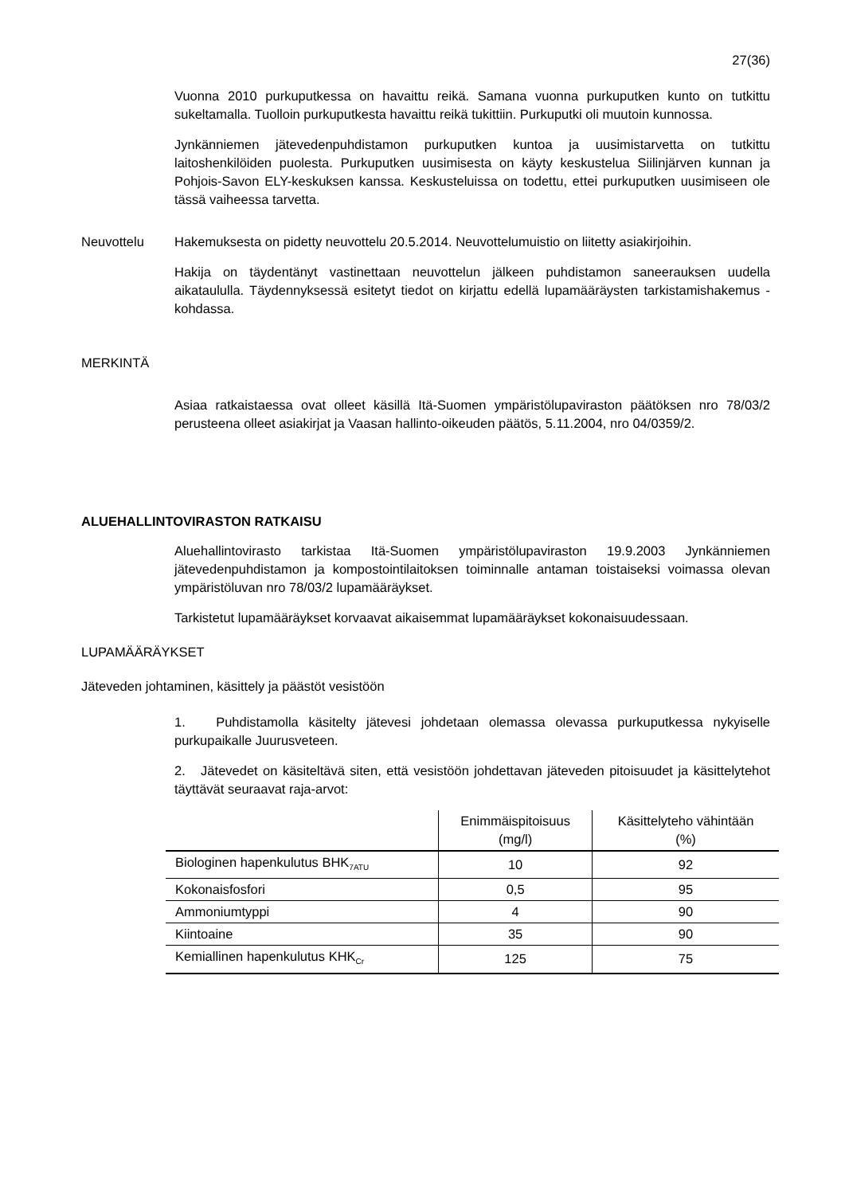27(36)
Vuonna 2010 purkuputkessa on havaittu reikä. Samana vuonna purkuputken kunto on tutkittu sukeltamalla. Tuolloin purkuputkesta havaittu reikä tukittiin. Purkuputki oli muutoin kunnossa.
Jynkänniemen jätevedenpuhdistamon purkuputken kuntoa ja uusimistarvetta on tutkittu laitoshenkilöiden puolesta. Purkuputken uusimisesta on käyty keskustelua Siilinjärven kunnan ja Pohjois-Savon ELY-keskuksen kanssa. Keskusteluissa on todettu, ettei purkuputken uusimiseen ole tässä vaiheessa tarvetta.
Neuvottelu Hakemuksesta on pidetty neuvottelu 20.5.2014. Neuvottelumuistio on liitetty asiakirjoihin.
Hakija on täydentänyt vastinettaan neuvottelun jälkeen puhdistamon saneerauksen uudella aikataululla. Täydennyksessä esitetyt tiedot on kirjattu edellä lupamääräysten tarkistamishakemus -kohdassa.
MERKINTÄ
Asiaa ratkaistaessa ovat olleet käsillä Itä-Suomen ympäristölupaviraston päätöksen nro 78/03/2 perusteena olleet asiakirjat ja Vaasan hallinto-oikeuden päätös, 5.11.2004, nro 04/0359/2.
ALUEHALLINTOVIRASTON RATKAISU
Aluehallintovirasto tarkistaa Itä-Suomen ympäristölupaviraston 19.9.2003 Jynkänniemen jätevedenpuhdistamon ja kompostointilaitoksen toiminnalle antaman toistaiseksi voimassa olevan ympäristöluvan nro 78/03/2 lupamääräykset.
Tarkistetut lupamääräykset korvaavat aikaisemmat lupamääräykset kokonaisuudessaan.
LUPAMÄÄRÄYKSET
Jäteveden johtaminen, käsittely ja päästöt vesistöön
1. Puhdistamolla käsitelty jätevesi johdetaan olemassa olevassa purkuputkessa nykyiselle purkupaikalle Juurusveteen.
2. Jätevedet on käsiteltävä siten, että vesistöön johdettavan jäteveden pitoisuudet ja käsittelytehot täyttävät seuraavat raja-arvot:
| | Enimmäispitoisuus (mg/l) | Käsittelyteho vähintään (%) |
| --- | --- | --- |
| Biologinen hapenkulutus BHK<sub>7ATU</sub> | 10 | 92 |
| Kokonaisfosfori | 0,5 | 95 |
| Ammoniumtyppi | 4 | 90 |
| Kiintoaine | 35 | 90 |
| Kemiallinen hapenkulutus KHK<sub>Cr</sub> | 125 | 75 |